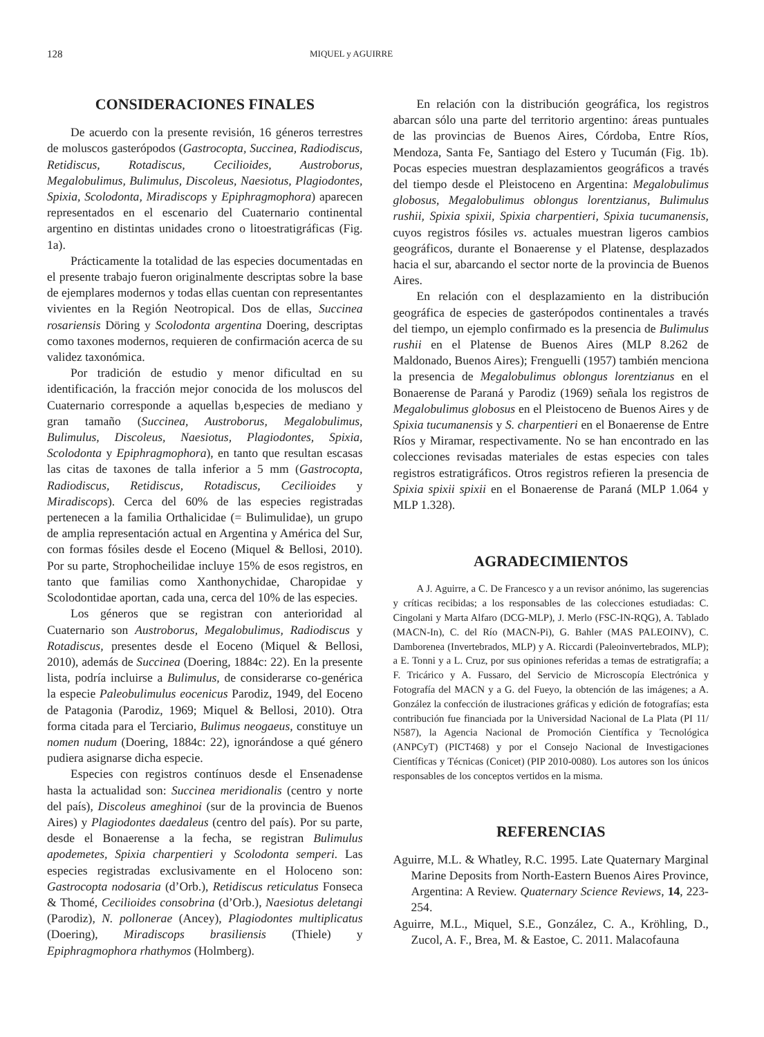128 MIQUEL y AGUIRRE
CONSIDERACIONES FINALES
De acuerdo con la presente revisión, 16 géneros terrestres de moluscos gasterópodos (Gastrocopta, Succinea, Radiodiscus, Retidiscus, Rotadiscus, Cecilioides, Austroborus, Megalobulimus, Bulimulus, Discoleus, Naesiotus, Plagiodontes, Spixia, Scolodonta, Miradiscops y Epiphragmophora) aparecen representados en el escenario del Cuaternario continental argentino en distintas unidades crono o litoestratigráficas (Fig. 1a).
Prácticamente la totalidad de las especies documentadas en el presente trabajo fueron originalmente descriptas sobre la base de ejemplares modernos y todas ellas cuentan con representantes vivientes en la Región Neotropical. Dos de ellas, Succinea rosariensis Döring y Scolodonta argentina Doering, descriptas como taxones modernos, requieren de confirmación acerca de su validez taxonómica.
Por tradición de estudio y menor dificultad en su identificación, la fracción mejor conocida de los moluscos del Cuaternario corresponde a aquellas b,especies de mediano y gran tamaño (Succinea, Austroborus, Megalobulimus, Bulimulus, Discoleus, Naesiotus, Plagiodontes, Spixia, Scolodonta y Epiphragmophora), en tanto que resultan escasas las citas de taxones de talla inferior a 5 mm (Gastrocopta, Radiodiscus, Retidiscus, Rotadiscus, Cecilioides y Miradiscops). Cerca del 60% de las especies registradas pertenecen a la familia Orthalicidae (= Bulimulidae), un grupo de amplia representación actual en Argentina y América del Sur, con formas fósiles desde el Eoceno (Miquel & Bellosi, 2010). Por su parte, Strophocheilidae incluye 15% de esos registros, en tanto que familias como Xanthonychidae, Charopidae y Scolodontidae aportan, cada una, cerca del 10% de las especies.
Los géneros que se registran con anterioridad al Cuaternario son Austroborus, Megalobulimus, Radiodiscus y Rotadiscus, presentes desde el Eoceno (Miquel & Bellosi, 2010), además de Succinea (Doering, 1884c: 22). En la presente lista, podría incluirse a Bulimulus, de considerarse co-genérica la especie Paleobulimulus eocenicus Parodiz, 1949, del Eoceno de Patagonia (Parodiz, 1969; Miquel & Bellosi, 2010). Otra forma citada para el Terciario, Bulimus neogaeus, constituye un nomen nudum (Doering, 1884c: 22), ignorándose a qué género pudiera asignarse dicha especie.
Especies con registros contínuos desde el Ensenadense hasta la actualidad son: Succinea meridionalis (centro y norte del país), Discoleus ameghinoi (sur de la provincia de Buenos Aires) y Plagiodontes daedaleus (centro del país). Por su parte, desde el Bonaerense a la fecha, se registran Bulimulus apodemetes, Spixia charpentieri y Scolodonta semperi. Las especies registradas exclusivamente en el Holoceno son: Gastrocopta nodosaria (d’Orb.), Retidiscus reticulatus Fonseca & Thomé, Cecilioides consobrina (d’Orb.), Naesiotus deletangi (Parodiz), N. pollonerae (Ancey), Plagiodontes multiplicatus (Doering), Miradiscops brasiliensis (Thiele) y Epiphragmophora rhathymos (Holmberg).
En relación con la distribución geográfica, los registros abarcan sólo una parte del territorio argentino: áreas puntuales de las provincias de Buenos Aires, Córdoba, Entre Ríos, Mendoza, Santa Fe, Santiago del Estero y Tucumán (Fig. 1b). Pocas especies muestran desplazamientos geográficos a través del tiempo desde el Pleistoceno en Argentina: Megalobulimus globosus, Megalobulimus oblongus lorentzianus, Bulimulus rushii, Spixia spixii, Spixia charpentieri, Spixia tucumanensis, cuyos registros fósiles vs. actuales muestran ligeros cambios geográficos, durante el Bonaerense y el Platense, desplazados hacia el sur, abarcando el sector norte de la provincia de Buenos Aires.
En relación con el desplazamiento en la distribución geográfica de especies de gasterópodos continentales a través del tiempo, un ejemplo confirmado es la presencia de Bulimulus rushii en el Platense de Buenos Aires (MLP 8.262 de Maldonado, Buenos Aires); Frenguelli (1957) también menciona la presencia de Megalobulimus oblongus lorentzianus en el Bonaerense de Paraná y Parodiz (1969) señala los registros de Megalobulimus globosus en el Pleistoceno de Buenos Aires y de Spixia tucumanensis y S. charpentieri en el Bonaerense de Entre Ríos y Miramar, respectivamente. No se han encontrado en las colecciones revisadas materiales de estas especies con tales registros estratigráficos. Otros registros refieren la presencia de Spixia spixii spixii en el Bonaerense de Paraná (MLP 1.064 y MLP 1.328).
AGRADECIMIENTOS
A J. Aguirre, a C. De Francesco y a un revisor anónimo, las sugerencias y críticas recibidas; a los responsables de las colecciones estudiadas: C. Cingolani y Marta Alfaro (DCG-MLP), J. Merlo (FSC-IN-RQG), A. Tablado (MACN-In), C. del Río (MACN-Pi), G. Bahler (MAS PALEOINV), C. Damborenea (Invertebrados, MLP) y A. Riccardi (Paleoinvertebrados, MLP); a E. Tonni y a L. Cruz, por sus opiniones referidas a temas de estratigrafía; a F. Tricárico y A. Fussaro, del Servicio de Microscopía Electrónica y Fotografía del MACN y a G. del Fueyo, la obtención de las imágenes; a A. González la confección de ilustraciones gráficas y edición de fotografías; esta contribución fue financiada por la Universidad Nacional de La Plata (PI 11/ N587), la Agencia Nacional de Promoción Científica y Tecnológica (ANPCyT) (PICT468) y por el Consejo Nacional de Investigaciones Científicas y Técnicas (Conicet) (PIP 2010-0080). Los autores son los únicos responsables de los conceptos vertidos en la misma.
REFERENCIAS
Aguirre, M.L. & Whatley, R.C. 1995. Late Quaternary Marginal Marine Deposits from North-Eastern Buenos Aires Province, Argentina: A Review. Quaternary Science Reviews, 14, 223-254.
Aguirre, M.L., Miquel, S.E., González, C. A., Kröhling, D., Zucol, A. F., Brea, M. & Eastoe, C. 2011. Malacofauna